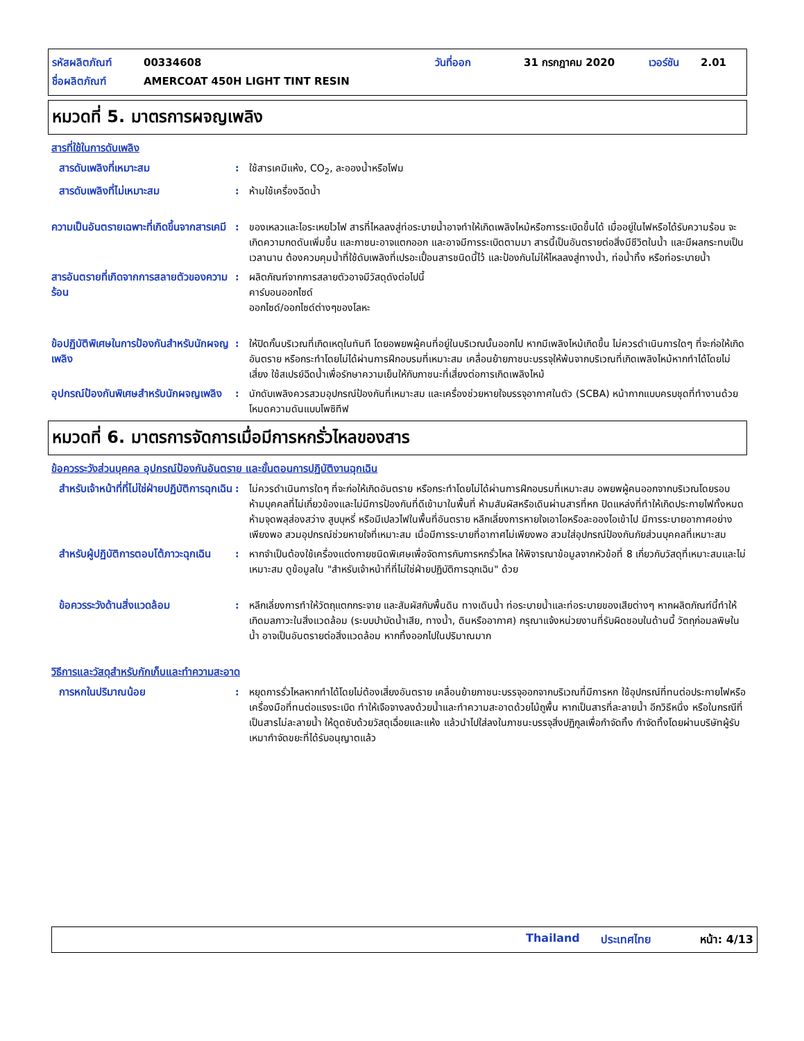รหัสผลิตภัณฑ์ 00334608 วันที่ออก 31 กรกฎาคม 2020 เวอร์ชัน 2.01
ชื่อผลิตภัณฑ์ AMERCOAT 450H LIGHT TINT RESIN
หมวดที่ 5. มาตรการผจญเพลิง
สารที่ใช้ในการดับเพลิง
สารดับเพลิงที่เหมาะสม : ใช้สารเคมีแห้ง, CO<sub>2</sub>, ละอองน้ำหรือโฟม
สารดับเพลิงที่ไม่เหมาะสม : ห้ามใช้เครื่องฉีดน้ำ
ความเป็นอันตรายเฉพาะที่เกิดขึ้นจากสารเคมี
: ของเหลวและไอระเหยไวไฟ สารที่ไหลลงสู่ท่อระบายน้ำอาจทำให้เกิดเพลิงไหม้หรือการระเบิดขึ้นได้ เมื่ออยู่ในไฟหรือได้รับความร้อน จะเกิดความกดดันเพิ่มขึ้น และภาชนะอาจแตกออก และอาจมีการระเบิดตามมา สารนี้เป็นอันตรายต่อสิ่งมีชีวิตในน้ำ และมีผลกระทบเป็นเวลานาน ต้องควบคุมน้ำที่ใช้ดับเพลิงที่เปรอะเปื้อนสารชนิดนี้ไว้ และป้องกันไม่ให้ไหลลงสู่ทางน้ำ, ท่อน้ำทิ้ง หรือท่อระบายน้ำ
สารอันตรายที่เกิดจากการสลายตัวของความร้อน
: ผลิตภัณฑ์จากการสลายตัวอาจมีวัสดุดังต่อไปนี้
คาร์บอนออกไซด์
ออกไซด์/ออกไซด์ต่างๆของโลหะ
ข้อปฏิบัติพิเศษในการป้องกันสำหรับนักผจญเพลิง
: ให้ปิดกั้นบริเวณที่เกิดเหตุในทันที โดยอพยพผู้คนที่อยู่ในบริเวณนั้นออกไป หากมีเพลิงไหม้เกิดขึ้น ไม่ควรดำเนินการใดๆ ที่จะก่อให้เกิดอันตราย หรือกระทำโดยไม่ได้ผ่านการฝึกอบรมที่เหมาะสม เคลื่อนย้ายภาชนะบรรจุให้พ้นจากบริเวณที่เกิดเพลิงไหม้หากทำได้โดยไม่เสี่ยง ใช้สเปรย์ฉีดน้ำเพื่อรักษาความเย็นให้กับภาชนะที่เสี่ยงต่อการเกิดเพลิงไหม้
อุปกรณ์ป้องกันพิเศษสำหรับนักผจญเพลิง
: นักดับเพลิงควรสวมอุปกรณ์ป้องกันที่เหมาะสม และเครื่องช่วยหายใจบรรจุอากาศในตัว (SCBA) หน้ากากแบบครบชุดที่ทำงานด้วยโหมดความดันแบบโพซิทีฟ
หมวดที่ 6. มาตรการจัดการเมื่อมีการหกรั่วไหลของสาร
ข้อควรระวังส่วนบุคคล อุปกรณ์ป้องกันอันตราย และขั้นตอนการปฏิบัติงานฉุกเฉิน
สำหรับเจ้าหน้าที่ที่ไม่ใช่ฝ่ายปฏิบัติการฉุกเฉิน
: ไม่ควรดำเนินการใดๆ ที่จะก่อให้เกิดอันตราย หรือกระทำโดยไม่ได้ผ่านการฝึกอบรมที่เหมาะสม อพยพผู้คนออกจากบริเวณโดยรอบ ห้ามบุคคลที่ไม่เกี่ยวข้องและไม่มีการป้องกันที่ดีเข้ามาในพื้นที่ ห้ามสัมผัสหรือเดินผ่านสารที่หก ปิดแหล่งที่ทำให้เกิดประกายไฟทั้งหมด ห้ามจุดพลุส่องสว่าง สูบบุหรี่ หรือมีเปลวไฟในพื้นที่อันตราย หลีกเลี่ยงการหายใจเอาไอหรือละอองไอเข้าไป มีการระบายอากาศอย่างเพียงพอ สวมอุปกรณ์ช่วยหายใจที่เหมาะสม เมื่อมีการระบายที่อากาศไม่เพียงพอ สวมใส่อุปกรณ์ป้องกันภัยส่วนบุคคลที่เหมาะสม
สำหรับผู้ปฏิบัติการตอบโต้ภาวะฉุกเฉิน
: หากจำเป็นต้องใช้เครื่องแต่งกายชนิดพิเศษเพื่อจัดการกับการหกรั่วไหล ให้พิจารณาข้อมูลจากหัวข้อที่ 8 เกี่ยวกับวัสดุที่เหมาะสมและไม่เหมาะสม ดูข้อมูลใน "สำหรับเจ้าหน้าที่ที่ไม่ใช่ฝ่ายปฏิบัติการฉุกเฉิน" ด้วย
ข้อควรระวังด้านสิ่งแวดล้อม : หลีกเลี่ยงการทำให้วัตถุแตกกระจาย และสัมผัสกับพื้นดิน ทางเดินน้ำ ท่อระบายน้ำและท่อระบายของเสียต่างๆ หากผลิตภัณฑ์นี้ทำให้เกิดมลภาวะในสิ่งแวดล้อม (ระบบบำบัดน้ำเสีย, ทางน้ำ, ดินหรืออากาศ) กรุณาแจ้งหน่วยงานที่รับผิดชอบในด้านนี้ วัตถุก่อมลพิษในน้ำ อาจเป็นอันตรายต่อสิ่งแวดล้อม หากทิ้งออกไปในปริมาณมาก
วิธีการและวัสดุสำหรับกักเก็บและทำความสะอาด
การหกในปริมาณน้อย : หยุดการรั่วไหลหากทำได้โดยไม่ต้องเสี่ยงอันตราย เคลื่อนย้ายภาชนะบรรจุออกจากบริเวณที่มีการหก ใช้อุปกรณ์ที่ทนต่อประกายไฟหรือเครื่องมือที่ทนต่อแรงระเบิด ทำให้เจือจางลงด้วยน้ำและทำความสะอาดด้วยไม้ถูพื้น หากเป็นสารที่ละลายน้ำ อีกวิธีหนึ่ง หรือในกรณีที่เป็นสารไม่ละลายน้ำ ให้ดูดซับด้วยวัสดุเฉื่อยและแห้ง แล้วนำไปใส่ลงในภาชนะบรรจุสิ่งปฏิกูลเพื่อกำจัดทิ้ง กำจัดทิ้งโดยผ่านบริษัทผู้รับเหมากำจัดขยะที่ได้รับอนุญาตแล้ว
Thailand ประเทศไทย หน้า: 4/13